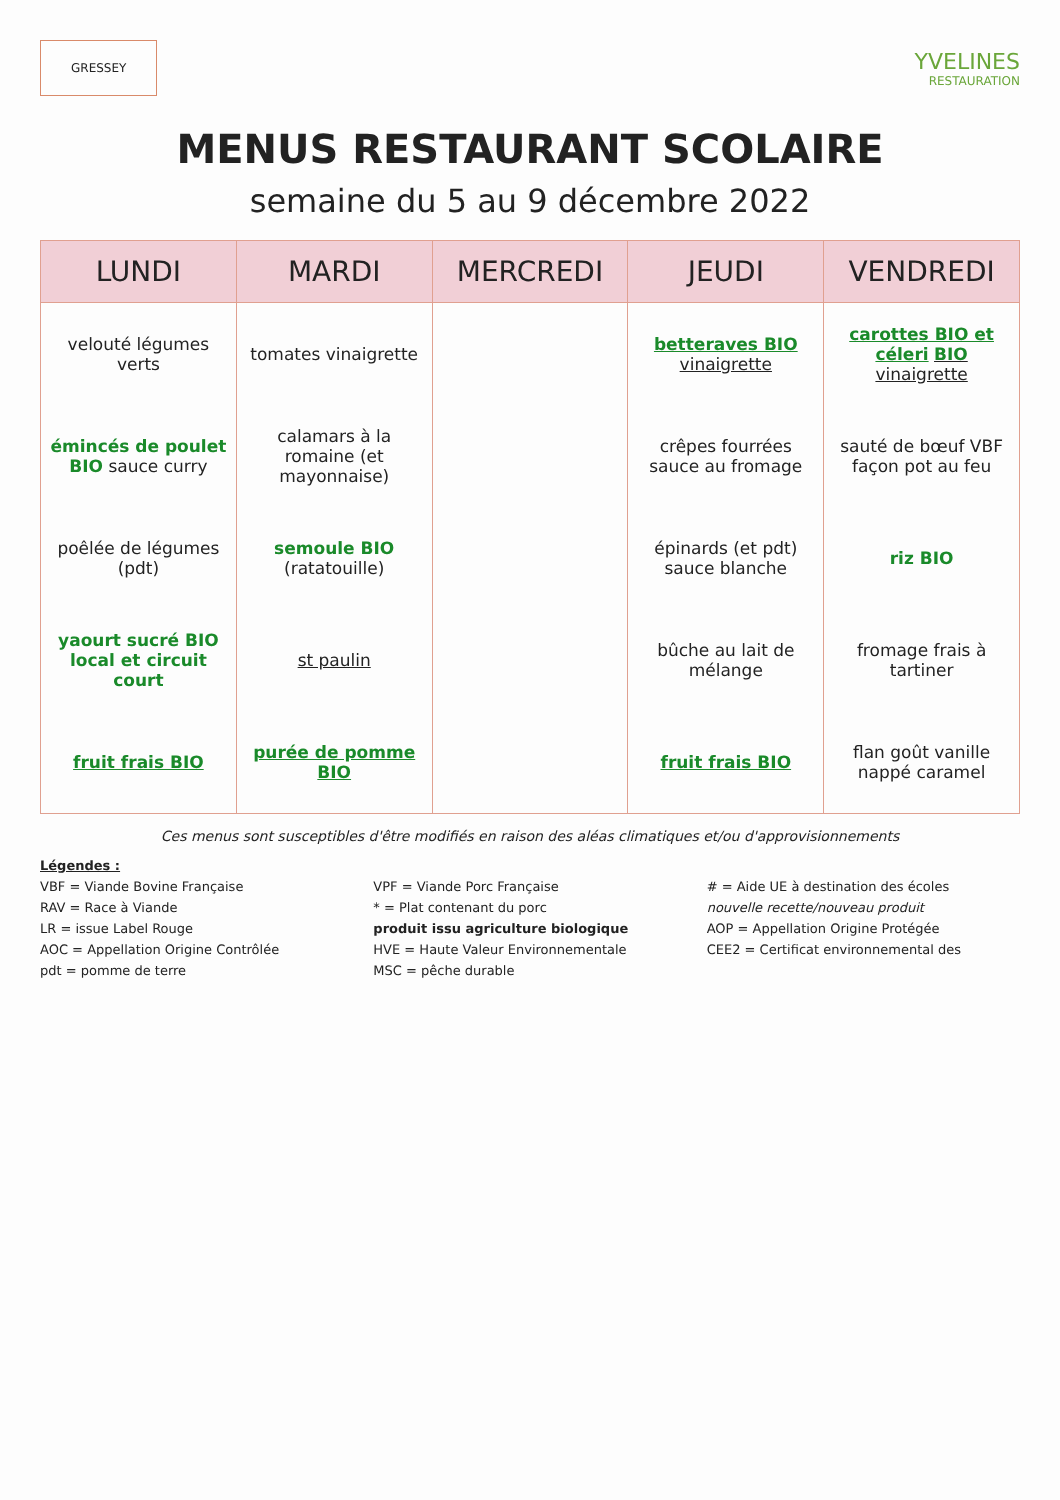GRESSEY
YVELINES
RESTAURATION
MENUS RESTAURANT SCOLAIRE
semaine du 5 au 9 décembre 2022
| LUNDI | MARDI | MERCREDI | JEUDI | VENDREDI |
| --- | --- | --- | --- | --- |
| velouté légumes verts | tomates vinaigrette | | betteraves BIO vinaigrette | carottes BIO et céleri BIO vinaigrette |
| émincés de poulet BIO sauce curry | calamars à la romaine (et mayonnaise) | | crêpes fourrées sauce au fromage | sauté de bœuf VBF façon pot au feu |
| poêlée de légumes (pdt) | semoule BIO (ratatouille) | | épinards (et pdt) sauce blanche | riz BIO |
| yaourt sucré BIO local et circuit court | st paulin | | bûche au lait de mélange | fromage frais à tartiner |
| fruit frais BIO | purée de pomme BIO | | fruit frais BIO | flan goût vanille nappé caramel |
Ces menus sont susceptibles d'être modifiés en raison des aléas climatiques et/ou d'approvisionnements
Légendes :
VBF = Viande Bovine Française
VPF = Viande Porc Française
# = Aide UE à destination des écoles
RAV = Race à Viande
* = Plat contenant du porc
nouvelle recette/nouveau produit
LR = issue Label Rouge
produit issu agriculture biologique
AOP = Appellation Origine Protégée
AOC = Appellation Origine Contrôlée
HVE = Haute Valeur Environnementale
CEE2 = Certificat environnemental des
pdt = pomme de terre
MSC = pêche durable